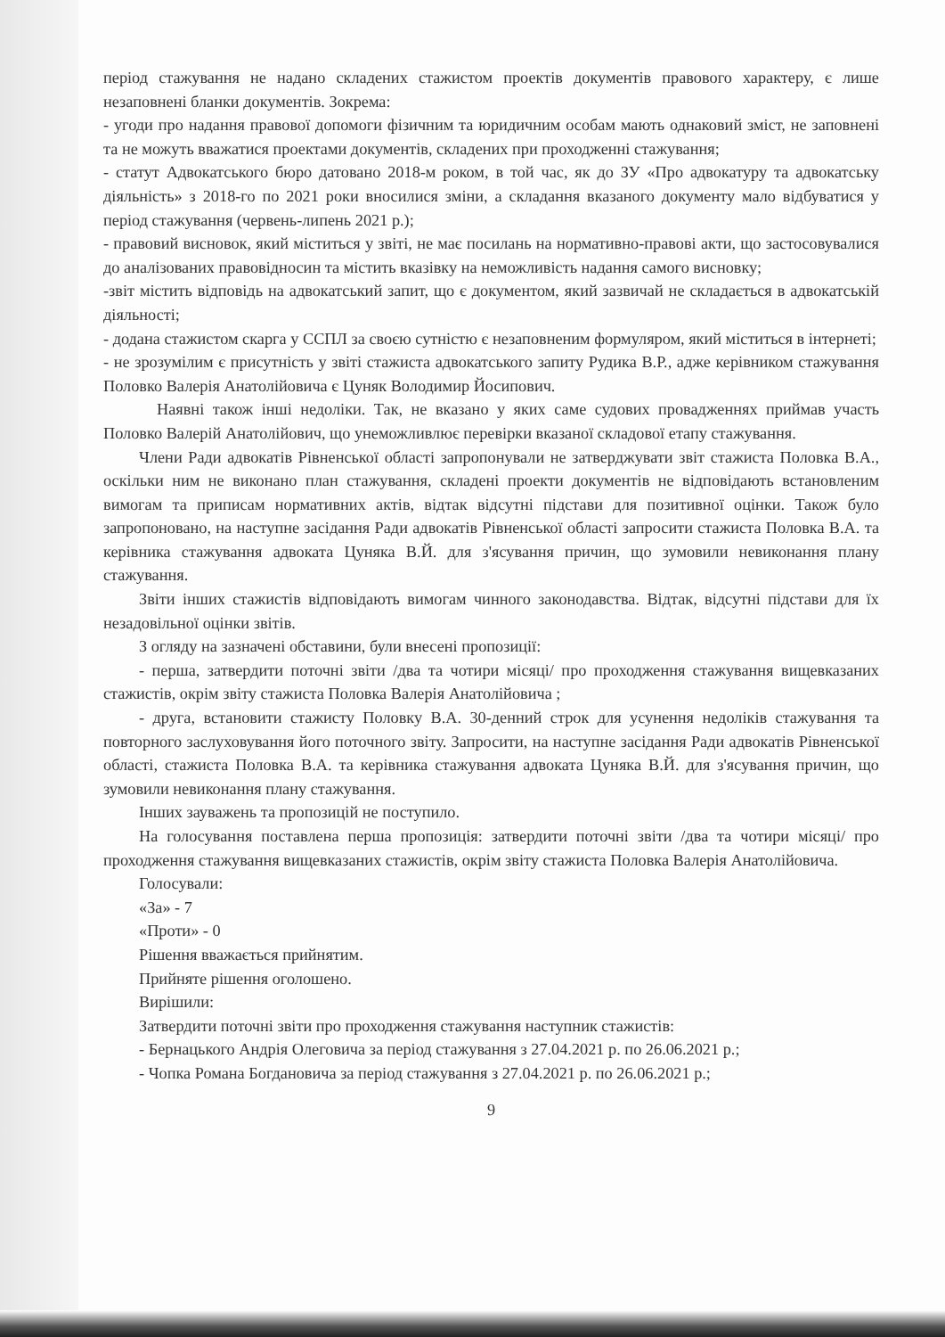період стажування не надано складених стажистом проектів документів правового характеру, є лише незаповнені бланки документів. Зокрема:
- угоди про надання правової допомоги фізичним та юридичним особам мають однаковий зміст, не заповнені та не можуть вважатися проектами документів, складених при проходженні стажування;
- статут Адвокатського бюро датовано 2018-м роком, в той час, як до ЗУ «Про адвокатуру та адвокатську діяльність» з 2018-го по 2021 роки вносилися зміни, а складання вказаного документу мало відбуватися у період стажування (червень-липень 2021 р.);
- правовий висновок, який міститься у звіті, не має посилань на нормативно-правові акти, що застосовувалися до аналізованих правовідносин та містить вказівку на неможливість надання самого висновку;
-звіт містить відповідь на адвокатський запит, що є документом, який зазвичай не складається в адвокатській діяльності;
- додана стажистом скарга у ССПЛ за своєю сутністю є незаповненим формуляром, який міститься в інтернеті;
- не зрозумілим є присутність у звіті стажиста адвокатського запиту Рудика В.Р., адже керівником стажування Половко Валерія Анатолійовича є Цуняк Володимир Йосипович.
Наявні також інші недоліки. Так, не вказано у яких саме судових провадженнях приймав участь Половко Валерій Анатолійович, що унеможливлює перевірки вказаної складової етапу стажування.
Члени Ради адвокатів Рівненської області запропонували не затверджувати звіт стажиста Половка В.А., оскільки ним не виконано план стажування, складені проекти документів не відповідають встановленим вимогам та приписам нормативних актів, відтак відсутні підстави для позитивної оцінки. Також було запропоновано, на наступне засідання Ради адвокатів Рівненської області запросити стажиста Половка В.А. та керівника стажування адвоката Цуняка В.Й. для з'ясування причин, що зумовили невиконання плану стажування.
Звіти інших стажистів відповідають вимогам чинного законодавства. Відтак, відсутні підстави для їх незадовільної оцінки звітів.
З огляду на зазначені обставини, були внесені пропозиції:
- перша, затвердити поточні звіти /два та чотири місяці/ про проходження стажування вищевказаних стажистів, окрім звіту стажиста Половка Валерія Анатолійовича ;
- друга, встановити стажисту Половку В.А. 30-денний строк для усунення недоліків стажування та повторного заслуховування його поточного звіту. Запросити, на наступне засідання Ради адвокатів Рівненської області, стажиста Половка В.А. та керівника стажування адвоката Цуняка В.Й. для з'ясування причин, що зумовили невиконання плану стажування.
Інших зауважень та пропозицій не поступило.
На голосування поставлена перша пропозиція: затвердити поточні звіти /два та чотири місяці/ про проходження стажування вищевказаних стажистів, окрім звіту стажиста Половка Валерія Анатолійовича.
Голосували:
«За» - 7
«Проти» - 0
Рішення вважається прийнятим.
Прийняте рішення оголошено.
Вирішили:
Затвердити поточні звіти про проходження стажування наступник стажистів:
- Бернацького Андрія Олеговича за період стажування з 27.04.2021 р. по 26.06.2021 р.;
- Чопка Романа Богдановича за період стажування з 27.04.2021 р. по 26.06.2021 р.;
9